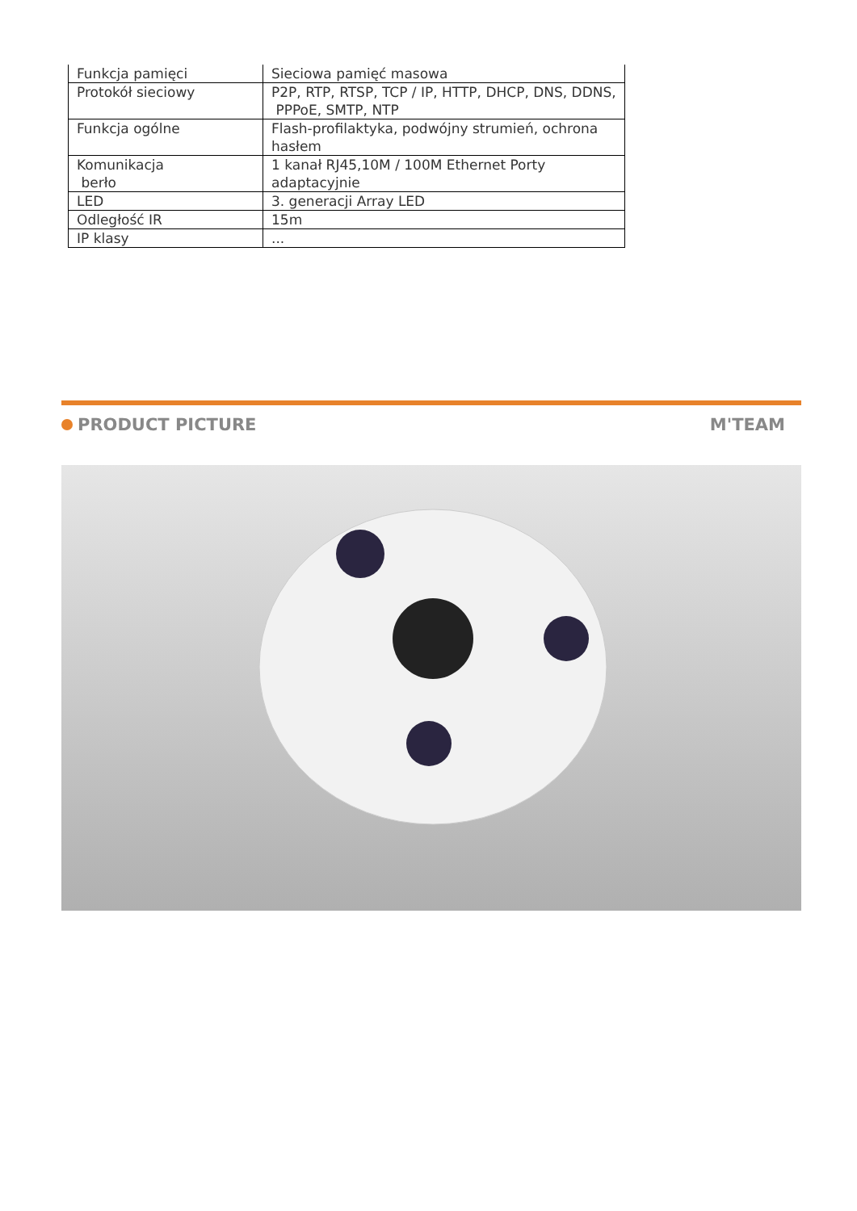| Funkcja pamięci | Sieciowa pamięć masowa |
| Protokół sieciowy | P2P, RTP, RTSP, TCP / IP, HTTP, DHCP, DNS, DDNS, PPPoE, SMTP, NTP |
| Funkcja ogólne | Flash-profilaktyka, podwójny strumień, ochrona hasłem |
| Komunikacja berło | 1 kanał RJ45,10M / 100M Ethernet Porty adaptacyjnie |
| LED | 3. generacji Array LED |
| Odległość IR | 15m |
| IP klasy | ... |
PRODUCT PICTURE M'TEAM